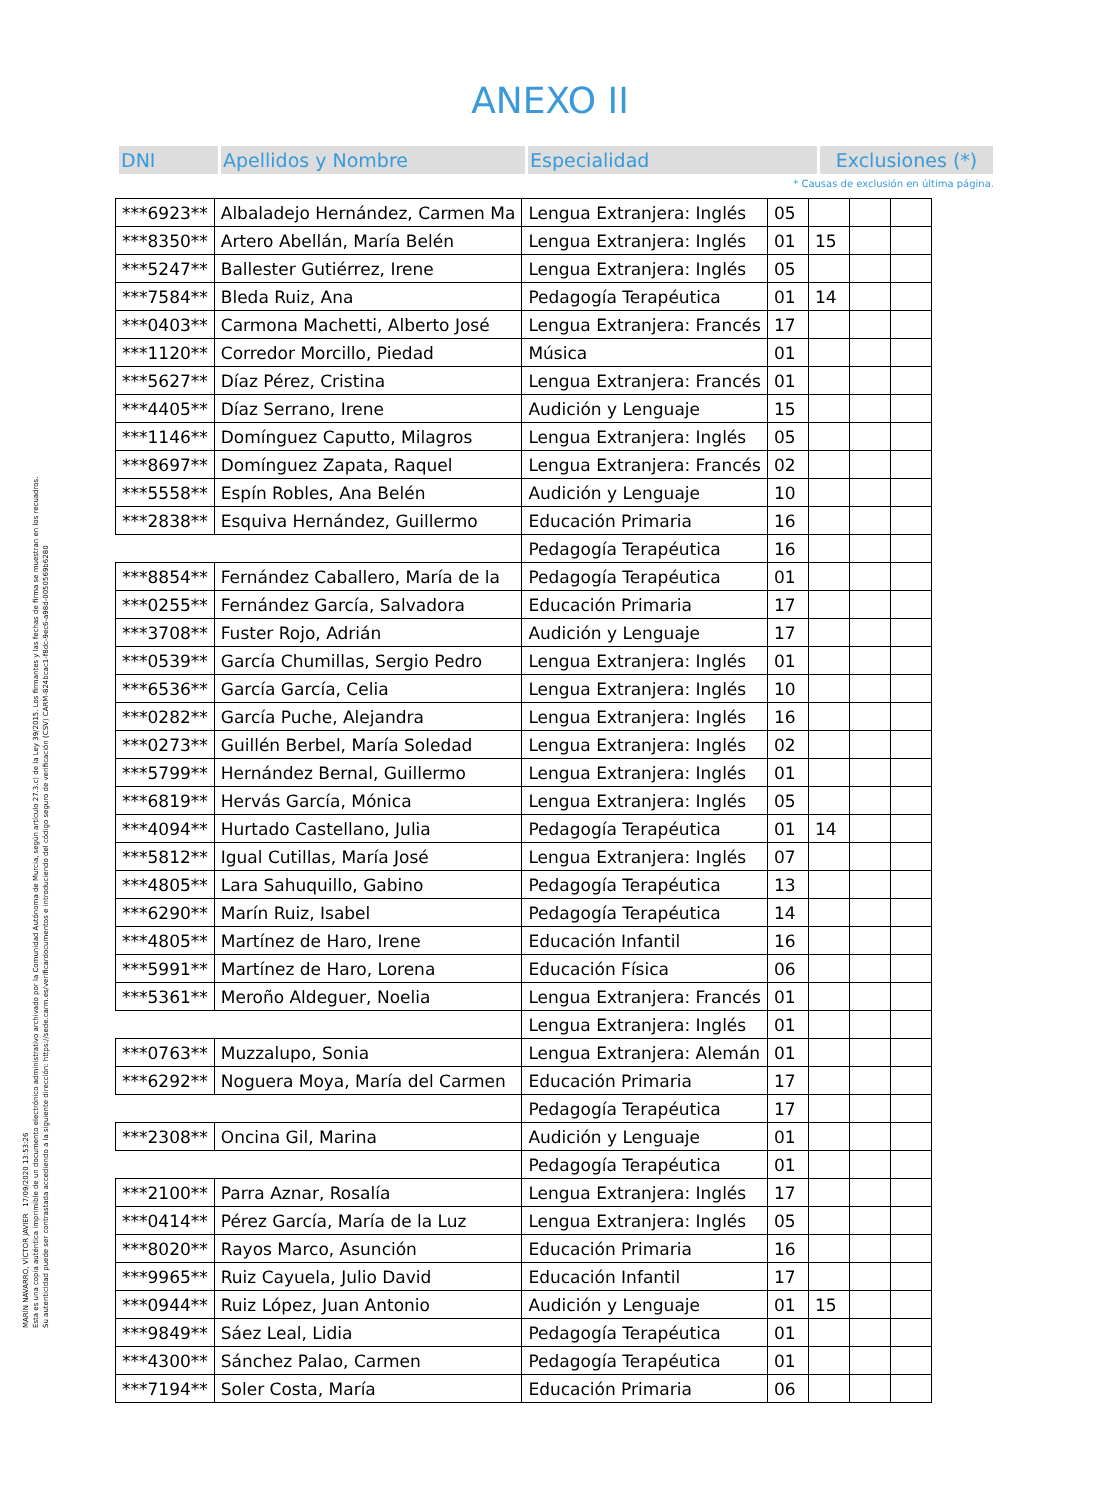MARÍN NAVARRO, VÍCTOR JAVIER 17/09/2020 13:53:26
Esta es una copia auténtica imprimible de un documento electrónico administrativo archivado por la Comunidad Autónoma de Murcia, según artículo 27.3.c) de la Ley 39/2015. Los firmantes y las fechas de firma se muestran en los recuadros.
Su autenticidad puede ser contrastada accediendo a la siguiente dirección: https://sede.carm.es/verificardocumentos e introduciendo del código seguro de verificación (CSV) CARM-824bcac1-f8dc-9ec6-a98d-0050569b6280
ANEXO II
| DNI | Apellidos y Nombre | Especialidad | Exclusiones (*) |
* Causas de exclusión en última página.
| ***6923** | Albaladejo Hernández, Carmen Ma | Lengua Extranjera: Inglés | 05 | | | |
| ***8350** | Artero Abellán, María Belén | Lengua Extranjera: Inglés | 01 | 15 | | |
| ***5247** | Ballester Gutiérrez, Irene | Lengua Extranjera: Inglés | 05 | | | |
| ***7584** | Bleda Ruiz, Ana | Pedagogía Terapéutica | 01 | 14 | | |
| ***0403** | Carmona Machetti, Alberto José | Lengua Extranjera: Francés | 17 | | | |
| ***1120** | Corredor Morcillo, Piedad | Música | 01 | | | |
| ***5627** | Díaz Pérez, Cristina | Lengua Extranjera: Francés | 01 | | | |
| ***4405** | Díaz Serrano, Irene | Audición y Lenguaje | 15 | | | |
| ***1146** | Domínguez Caputto, Milagros | Lengua Extranjera: Inglés | 05 | | | |
| ***8697** | Domínguez Zapata, Raquel | Lengua Extranjera: Francés | 02 | | | |
| ***5558** | Espín Robles, Ana Belén | Audición y Lenguaje | 10 | | | |
| ***2838** | Esquiva Hernández, Guillermo | Educación Primaria | 16 | | | |
| | | Pedagogía Terapéutica | 16 | | | |
| ***8854** | Fernández Caballero, María de la | Pedagogía Terapéutica | 01 | | | |
| ***0255** | Fernández García, Salvadora | Educación Primaria | 17 | | | |
| ***3708** | Fuster Rojo, Adrián | Audición y Lenguaje | 17 | | | |
| ***0539** | García Chumillas, Sergio Pedro | Lengua Extranjera: Inglés | 01 | | | |
| ***6536** | García García, Celia | Lengua Extranjera: Inglés | 10 | | | |
| ***0282** | García Puche, Alejandra | Lengua Extranjera: Inglés | 16 | | | |
| ***0273** | Guillén Berbel, María Soledad | Lengua Extranjera: Inglés | 02 | | | |
| ***5799** | Hernández Bernal, Guillermo | Lengua Extranjera: Inglés | 01 | | | |
| ***6819** | Hervás García, Mónica | Lengua Extranjera: Inglés | 05 | | | |
| ***4094** | Hurtado Castellano, Julia | Pedagogía Terapéutica | 01 | 14 | | |
| ***5812** | Igual Cutillas, María José | Lengua Extranjera: Inglés | 07 | | | |
| ***4805** | Lara Sahuquillo, Gabino | Pedagogía Terapéutica | 13 | | | |
| ***6290** | Marín Ruiz, Isabel | Pedagogía Terapéutica | 14 | | | |
| ***4805** | Martínez de Haro, Irene | Educación Infantil | 16 | | | |
| ***5991** | Martínez de Haro, Lorena | Educación Física | 06 | | | |
| ***5361** | Meroño Aldeguer, Noelia | Lengua Extranjera: Francés | 01 | | | |
| | | Lengua Extranjera: Inglés | 01 | | | |
| ***0763** | Muzzalupo, Sonia | Lengua Extranjera: Alemán | 01 | | | |
| ***6292** | Noguera Moya, María del Carmen | Educación Primaria | 17 | | | |
| | | Pedagogía Terapéutica | 17 | | | |
| ***2308** | Oncina Gil, Marina | Audición y Lenguaje | 01 | | | |
| | | Pedagogía Terapéutica | 01 | | | |
| ***2100** | Parra Aznar, Rosalía | Lengua Extranjera: Inglés | 17 | | | |
| ***0414** | Pérez García, María de la Luz | Lengua Extranjera: Inglés | 05 | | | |
| ***8020** | Rayos Marco, Asunción | Educación Primaria | 16 | | | |
| ***9965** | Ruiz Cayuela, Julio David | Educación Infantil | 17 | | | |
| ***0944** | Ruiz López, Juan Antonio | Audición y Lenguaje | 01 | 15 | | |
| ***9849** | Sáez Leal, Lidia | Pedagogía Terapéutica | 01 | | | |
| ***4300** | Sánchez Palao, Carmen | Pedagogía Terapéutica | 01 | | | |
| ***7194** | Soler Costa, María | Educación Primaria | 06 | | | |